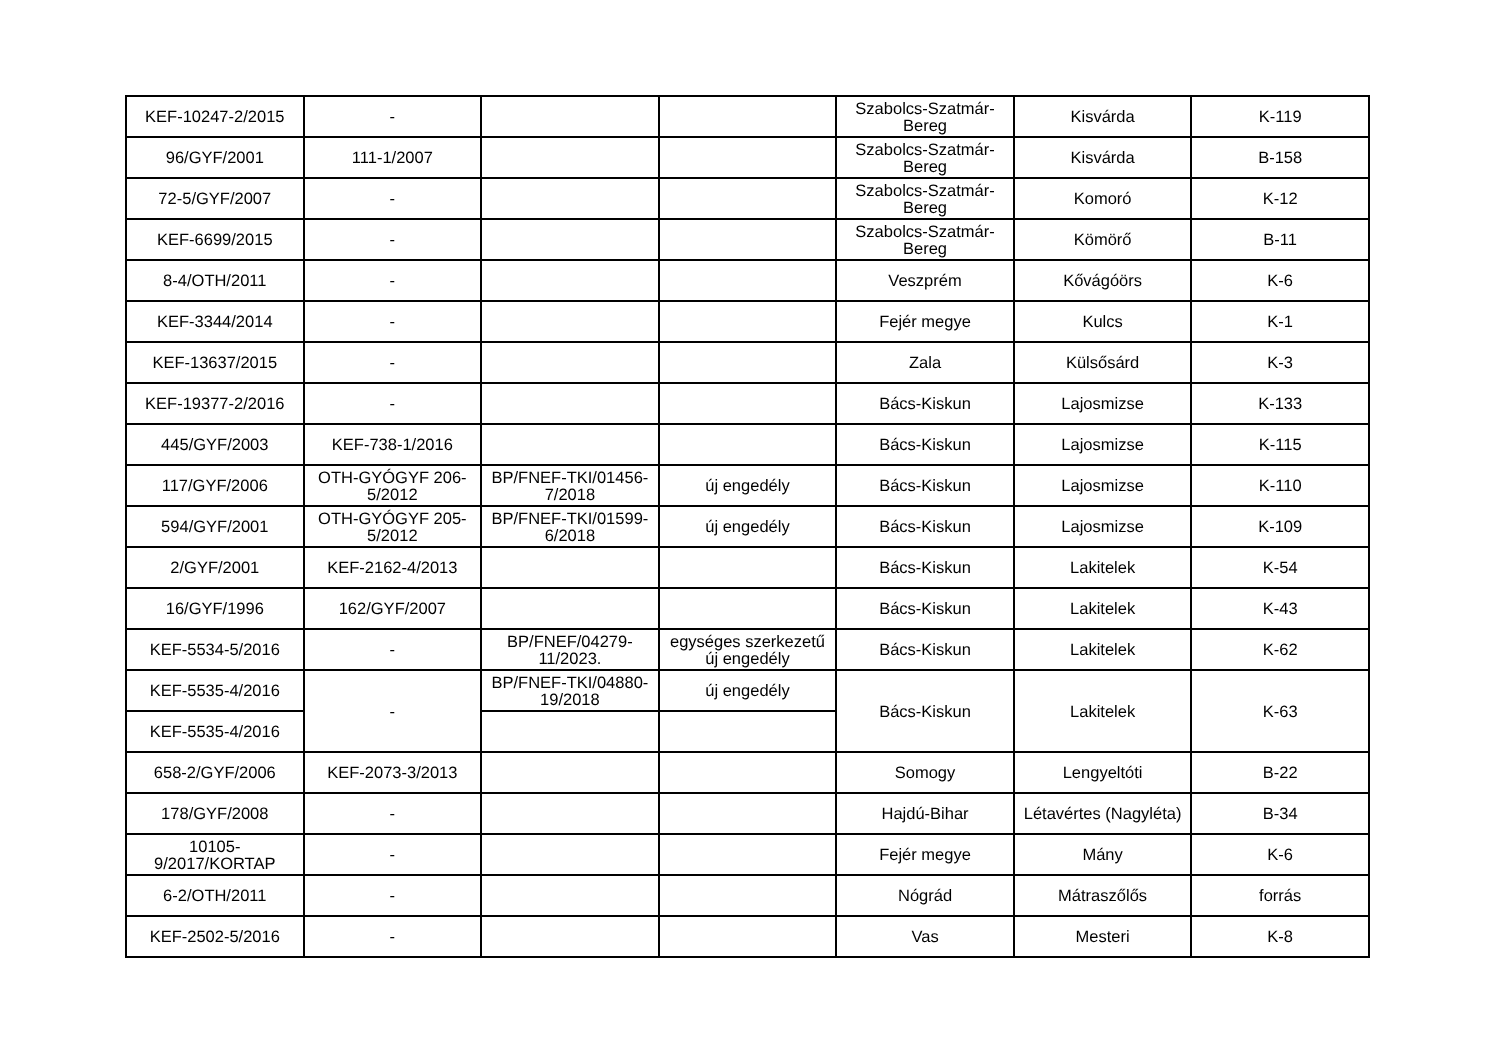| KEF-10247-2/2015 | - | | | Szabolcs-Szatmár-Bereg | Kisvárda | K-119 |
| 96/GYF/2001 | 111-1/2007 | | | Szabolcs-Szatmár-Bereg | Kisvárda | B-158 |
| 72-5/GYF/2007 | - | | | Szabolcs-Szatmár-Bereg | Komoró | K-12 |
| KEF-6699/2015 | - | | | Szabolcs-Szatmár-Bereg | Kömörő | B-11 |
| 8-4/OTH/2011 | - | | | Veszprém | Kővágóörs | K-6 |
| KEF-3344/2014 | - | | | Fejér megye | Kulcs | K-1 |
| KEF-13637/2015 | - | | | Zala | Külsősárd | K-3 |
| KEF-19377-2/2016 | - | | | Bács-Kiskun | Lajosmizse | K-133 |
| 445/GYF/2003 | KEF-738-1/2016 | | | Bács-Kiskun | Lajosmizse | K-115 |
| 117/GYF/2006 | OTH-GYÓGYF 206-5/2012 | BP/FNEF-TKI/01456-7/2018 | új engedély | Bács-Kiskun | Lajosmizse | K-110 |
| 594/GYF/2001 | OTH-GYÓGYF 205-5/2012 | BP/FNEF-TKI/01599-6/2018 | új engedély | Bács-Kiskun | Lajosmizse | K-109 |
| 2/GYF/2001 | KEF-2162-4/2013 | | | Bács-Kiskun | Lakitelek | K-54 |
| 16/GYF/1996 | 162/GYF/2007 | | | Bács-Kiskun | Lakitelek | K-43 |
| KEF-5534-5/2016 | - | BP/FNEF/04279-11/2023. | egységes szerkezetű új engedély | Bács-Kiskun | Lakitelek | K-62 |
| KEF-5535-4/2016 | - | BP/FNEF-TKI/04880-19/2018 | új engedély | Bács-Kiskun | Lakitelek | K-63 |
| KEF-5535-4/2016 | | | | | | |
| 658-2/GYF/2006 | KEF-2073-3/2013 | | | Somogy | Lengyeltóti | B-22 |
| 178/GYF/2008 | - | | | Hajdú-Bihar | Létavértes (Nagyléta) | B-34 |
| 10105-9/2017/KORTAP | - | | | Fejér megye | Mány | K-6 |
| 6-2/OTH/2011 | - | | | Nógrád | Mátraszőlős | forrás |
| KEF-2502-5/2016 | - | | | Vas | Mesteri | K-8 |